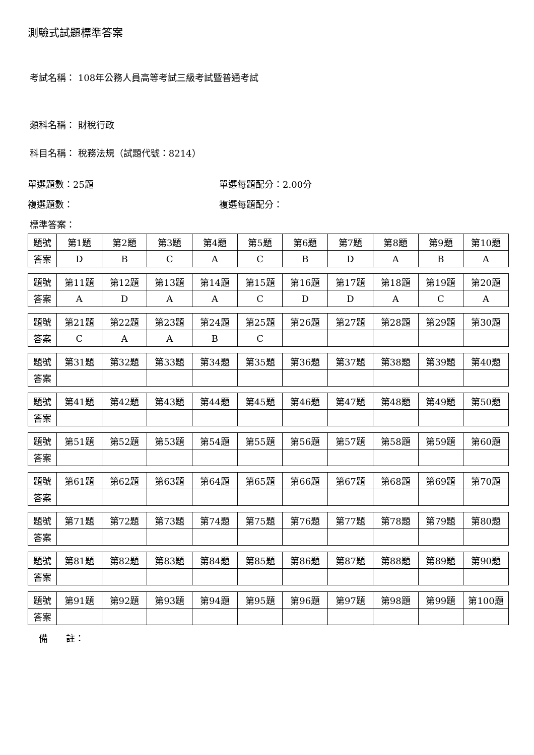測驗式試題標準答案
考試名稱： 108年公務人員高等考試三級考試暨普通考試
類科名稱： 財稅行政
科目名稱： 稅務法規（試題代號：8214）
單選題數：25題 單選每題配分：2.00分
複選題數： 複選每題配分：
標準答案：
| 題號 | 第1題 | 第2題 | 第3題 | 第4題 | 第5題 | 第6題 | 第7題 | 第8題 | 第9題 | 第10題 |
| 答案 | D | B | C | A | C | B | D | A | B | A |
| 題號 | 第11題 | 第12題 | 第13題 | 第14題 | 第15題 | 第16題 | 第17題 | 第18題 | 第19題 | 第20題 |
| 答案 | A | D | A | A | C | D | D | A | C | A |
| 題號 | 第21題 | 第22題 | 第23題 | 第24題 | 第25題 | 第26題 | 第27題 | 第28題 | 第29題 | 第30題 |
| 答案 | C | A | A | B | C | | | | | |
| 題號 | 第31題 | 第32題 | 第33題 | 第34題 | 第35題 | 第36題 | 第37題 | 第38題 | 第39題 | 第40題 |
| 答案 | | | | | | | | | | |
| 題號 | 第41題 | 第42題 | 第43題 | 第44題 | 第45題 | 第46題 | 第47題 | 第48題 | 第49題 | 第50題 |
| 答案 | | | | | | | | | | |
| 題號 | 第51題 | 第52題 | 第53題 | 第54題 | 第55題 | 第56題 | 第57題 | 第58題 | 第59題 | 第60題 |
| 答案 | | | | | | | | | | |
| 題號 | 第61題 | 第62題 | 第63題 | 第64題 | 第65題 | 第66題 | 第67題 | 第68題 | 第69題 | 第70題 |
| 答案 | | | | | | | | | | |
| 題號 | 第71題 | 第72題 | 第73題 | 第74題 | 第75題 | 第76題 | 第77題 | 第78題 | 第79題 | 第80題 |
| 答案 | | | | | | | | | | |
| 題號 | 第81題 | 第82題 | 第83題 | 第84題 | 第85題 | 第86題 | 第87題 | 第88題 | 第89題 | 第90題 |
| 答案 | | | | | | | | | | |
| 題號 | 第91題 | 第92題 | 第93題 | 第94題 | 第95題 | 第96題 | 第97題 | 第98題 | 第99題 | 第100題 |
| 答案 | | | | | | | | | | |
備　　註：